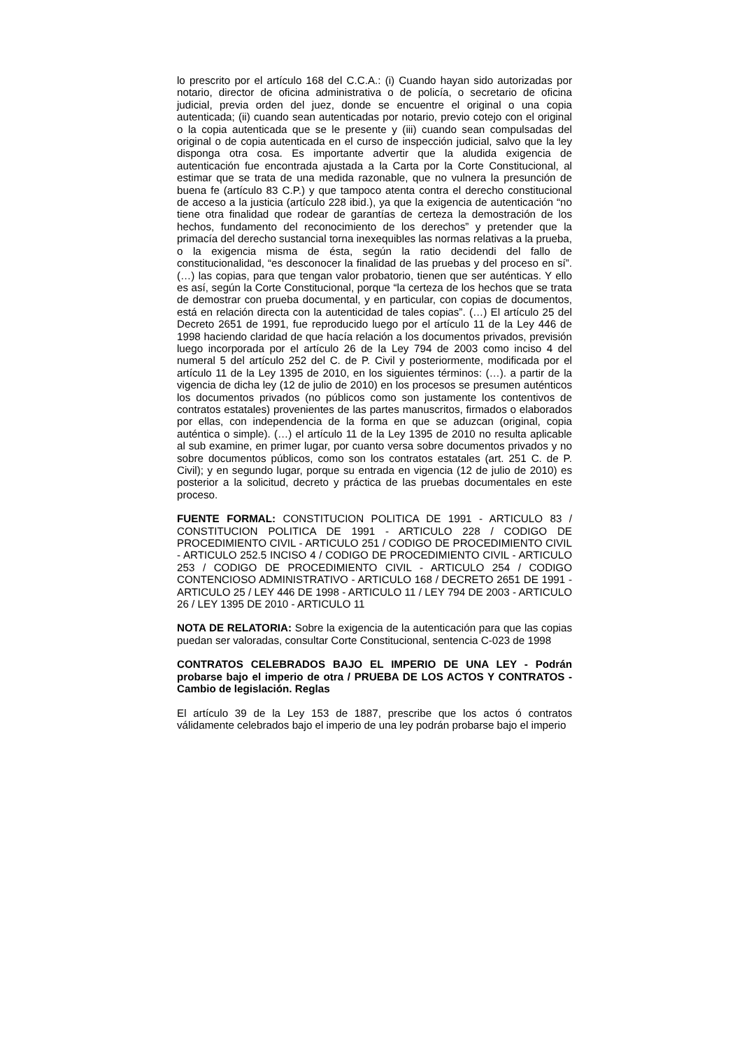lo prescrito por el artículo 168 del C.C.A.: (i) Cuando hayan sido autorizadas por notario, director de oficina administrativa o de policía, o secretario de oficina judicial, previa orden del juez, donde se encuentre el original o una copia autenticada; (ii) cuando sean autenticadas por notario, previo cotejo con el original o la copia autenticada que se le presente y (iii) cuando sean compulsadas del original o de copia autenticada en el curso de inspección judicial, salvo que la ley disponga otra cosa. Es importante advertir que la aludida exigencia de autenticación fue encontrada ajustada a la Carta por la Corte Constitucional, al estimar que se trata de una medida razonable, que no vulnera la presunción de buena fe (artículo 83 C.P.) y que tampoco atenta contra el derecho constitucional de acceso a la justicia (artículo 228 ibid.), ya que la exigencia de autenticación “no tiene otra finalidad que rodear de garantías de certeza la demostración de los hechos, fundamento del reconocimiento de los derechos” y pretender que la primacía del derecho sustancial torna inexequibles las normas relativas a la prueba, o la exigencia misma de ésta, según la ratio decidendi del fallo de constitucionalidad, “es desconocer la finalidad de las pruebas y del proceso en sí”. (…) las copias, para que tengan valor probatorio, tienen que ser auténticas. Y ello es así, según la Corte Constitucional, porque “la certeza de los hechos que se trata de demostrar con prueba documental, y en particular, con copias de documentos, está en relación directa con la autenticidad de tales copias”. (…) El artículo 25 del Decreto 2651 de 1991, fue reproducido luego por el artículo 11 de la Ley 446 de 1998 haciendo claridad de que hacía relación a los documentos privados, previsión luego incorporada por el artículo 26 de la Ley 794 de 2003 como inciso 4 del numeral 5 del artículo 252 del C. de P. Civil y posteriormente, modificada por el artículo 11 de la Ley 1395 de 2010, en los siguientes términos: (…). a partir de la vigencia de dicha ley (12 de julio de 2010) en los procesos se presumen auténticos los documentos privados (no públicos como son justamente los contentivos de contratos estatales) provenientes de las partes manuscritos, firmados o elaborados por ellas, con independencia de la forma en que se aduzcan (original, copia auténtica o simple). (…) el artículo 11 de la Ley 1395 de 2010 no resulta aplicable al sub examine, en primer lugar, por cuanto versa sobre documentos privados y no sobre documentos públicos, como son los contratos estatales (art. 251 C. de P. Civil); y en segundo lugar, porque su entrada en vigencia (12 de julio de 2010) es posterior a la solicitud, decreto y práctica de las pruebas documentales en este proceso.
FUENTE FORMAL: CONSTITUCION POLITICA DE 1991 - ARTICULO 83 / CONSTITUCION POLITICA DE 1991 - ARTICULO 228 / CODIGO DE PROCEDIMIENTO CIVIL - ARTICULO 251 / CODIGO DE PROCEDIMIENTO CIVIL - ARTICULO 252.5 INCISO 4 / CODIGO DE PROCEDIMIENTO CIVIL - ARTICULO 253 / CODIGO DE PROCEDIMIENTO CIVIL - ARTICULO 254 / CODIGO CONTENCIOSO ADMINISTRATIVO - ARTICULO 168 / DECRETO 2651 DE 1991 - ARTICULO 25 / LEY 446 DE 1998 - ARTICULO 11 / LEY 794 DE 2003 - ARTICULO 26 / LEY 1395 DE 2010 - ARTICULO 11
NOTA DE RELATORIA: Sobre la exigencia de la autenticación para que las copias puedan ser valoradas, consultar Corte Constitucional, sentencia C-023 de 1998
CONTRATOS CELEBRADOS BAJO EL IMPERIO DE UNA LEY - Podrán probarse bajo el imperio de otra / PRUEBA DE LOS ACTOS Y CONTRATOS - Cambio de legislación. Reglas
El artículo 39 de la Ley 153 de 1887, prescribe que los actos ó contratos válidamente celebrados bajo el imperio de una ley podrán probarse bajo el imperio